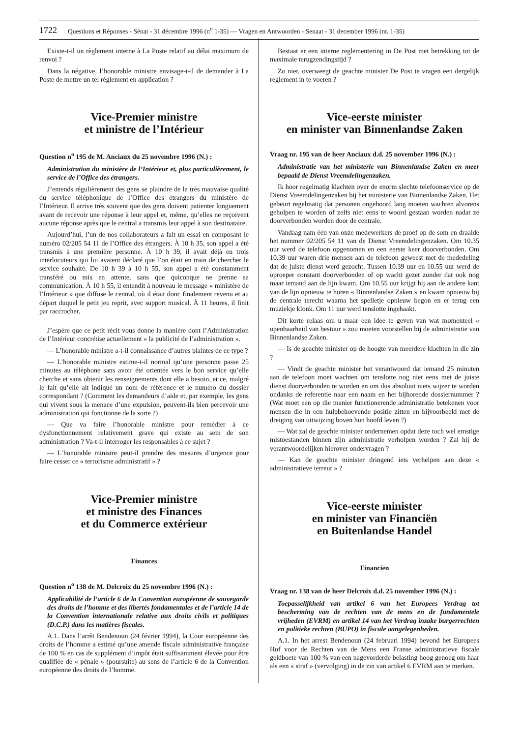1722 Questions et Réponses - Sénat - 31 décembre 1996 (n<sup>o</sup> 1-35) — Vragen en Antwoorden - Senaat - 31 december 1996 (nr. 1-35)
Existe-t-il un règlement interne à La Poste relatif au délai maximum de renvoi ?
Dans la négative, l’honorable ministre envisage-t-il de demander à La Poste de mettre un tel règlement en application ?
Vice-Premier ministre
et ministre de l’Intérieur
Question n<sup>o</sup> 195 de M. Anciaux du 25 novembre 1996 (N.) :
Administration du ministère de l’Intérieur et, plus particulièrement, le service de l’Office des étrangers.
J’entends régulièrement des gens se plaindre de la très mauvaise qualité du service téléphonique de l’Office des étrangers du ministère de l’Intérieur. Il arrive très souvent que des gens doivent patienter longuement avant de recevoir une réponse à leur appel et, même, qu’elles ne reçoivent aucune réponse après que le central a transmis leur appel à son destinataire.
Aujourd’hui, l’un de nos collaborateurs a fait un essai en composant le numéro 02/205 54 11 de l’Office des étrangers. À 10 h 35, son appel a été transmis à une première personne. À 10 h 39, il avait déjà eu trois interlocuteurs qui lui avaient déclaré que l’on était en train de chercher le service souhaité. De 10 h 39 à 10 h 55, son appel a été constamment transféré ou mis en attente, sans que quiconque ne prenne sa communication. À 10 h 55, il entendit à nouveau le message « ministère de l’Intérieur » que diffuse le central, où il était donc finalement revenu et au départ duquel le petit jeu reprit, avec support musical. À 11 heures, il finit par raccrocher.
J’espère que ce petit récit vous donne la manière dont l’Administration de l’Intérieur concrétise actuellement « la publicité de l’administration ».
— L’honorable ministre a-t-il connaissance d’autres plaintes de ce type ?
— L’honorable ministre estime-t-il normal qu’une personne passe 25 minutes au téléphone sans avoir été orientée vers le bon service qu’elle cherche et sans obtenir les renseignements dont elle a besoin, et ce, malgré le fait qu’elle ait indiqué un nom de référence et le numéro du dossier correspondant ? (Comment les demandeurs d’aide et, par exemple, les gens qui vivent sous la menace d’une expulsion, peuvent-ils bien percevoir une administration qui fonctionne de la sorte ?)
— Que va faire l’honorable ministre pour remédier à ce dysfonctionnement relativement grave qui existe au sein de son administration ? Va-t-il interroger les responsables à ce sujet ?
— L’honorable ministre peut-il prendre des mesures d’urgence pour faire cesser ce « terrorisme administratif » ?
Vice-Premier ministre
et ministre des Finances
et du Commerce extérieur
Finances
Question n<sup>o</sup> 138 de M. Delcroix du 25 novembre 1996 (N.) :
Applicabilité de l’article 6 de la Convention européenne de sauvegarde des droits de l’homme et des libertés fondamentales et de l’article 14 de la Convention internationale relative aux droits civils et politiques (D.C.P.) dans les matières fiscales.
A.1. Dans l’arrêt Bendenoun (24 février 1994), la Cour européenne des droits de l’homme a estimé qu’une amende fiscale administrative française de 100 % en cas de supplément d’impôt était suffisamment élevée pour être qualifiée de « pénale » (poursuite) au sens de l’article 6 de la Convention européenne des droits de l’homme.
Bestaat er een interne reglementering in De Post met betrekking tot de maximale terugzendingstijd ?
Zo niet, overweegt de geachte minister De Post te vragen een dergelijk reglement in te voeren ?
Vice-eerste minister
en minister van Binnenlandse Zaken
Vraag nr. 195 van de heer Anciaux d.d. 25 november 1996 (N.) :
Administratie van het ministerie van Binnenlandse Zaken en meer bepaald de Dienst Vreemdelingenzaken.
Ik hoor regelmatig klachten over de enorm slechte telefoonservice op de Dienst Vreemdelingenzaken bij het ministerie van Binnenlandse Zaken. Het gebeurt regelmatig dat personen ongehoord lang moeten wachten alvorens geholpen te worden of zelfs niet eens te woord gestaan worden nadat ze doorverbonden worden door de centrale.
Vandaag nam één van onze medewerkers de proef op de som en draaide het nummer 02/205 54 11 van de Dienst Vreemdelingenzaken. Om 10.35 uur werd de telefoon opgenomen en een eerste keer doorverbonden. Om 10.39 uur waren drie mensen aan de telefoon geweest met de mededeling dat de juiste dienst werd gezocht. Tussen 10.39 uur en 10.55 uur werd de oproeper constant doorverbonden of op wacht gezet zonder dat ook nog maar iemand aan de lijn kwam. Om 10.55 uur krijgt hij aan de andere kant van de lijn opnieuw te horen « Binnenlandse Zaken » en kwam opnieuw bij de centrale terecht waarna het spelletje opnieuw begon en er terug een muziekje klonk. Om 11 uur werd tenslotte ingehaakt.
Dit korte relaas om u maar een idee te geven van wat momenteel « openbaarheid van bestuur » zou moeten voorstellen bij de administratie van Binnenlandse Zaken.
— Is de geachte minister op de hoogte van meerdere klachten in die zin ?
— Vindt de geachte minister het verantwoord dat iemand 25 minuten aan de telefoon moet wachten om tenslotte nog niet eens met de juiste dienst doorverbonden te worden en om dus absoluut niets wijzer te worden ondanks de referentie naar een naam en het bijhorende dossiernummer ? (Wat moet een op die manier functionerende administratie betekenen voor mensen die in een hulpbehoevende positie zitten en bijvoorbeeld met de dreiging van uitwijzing boven hun hoofd leven ?)
— Wat zal de geachte minister ondernemen opdat deze toch wel ernstige mistoestanden binnen zijn administratie verholpen worden ? Zal hij de verantwoordelijken hierover ondervragen ?
— Kan de geachte minister dringend iets verhelpen aan deze « administratieve terreur » ?
Vice-eerste minister
en minister van Financiën
en Buitenlandse Handel
Financiën
Vraag nr. 138 van de heer Delcroix d.d. 25 november 1996 (N.) :
Toepasselijkheid van artikel 6 van het Europees Verdrag tot bescherming van de rechten van de mens en de fundamentele vrijheden (EVRM) en artikel 14 van het Verdrag inzake burgerrechten en politieke rechten (BUPO) in fiscale aangelegenheden.
A.1. In het arrest Bendenoun (24 februari 1994) bevond het Europees Hof voor de Rechten van de Mens een Franse administratieve fiscale geldboete van 100 % van een nagevorderde belasting hoog genoeg om haar als een « straf » (vervolging) in de zin van artikel 6 EVRM aan te merken.